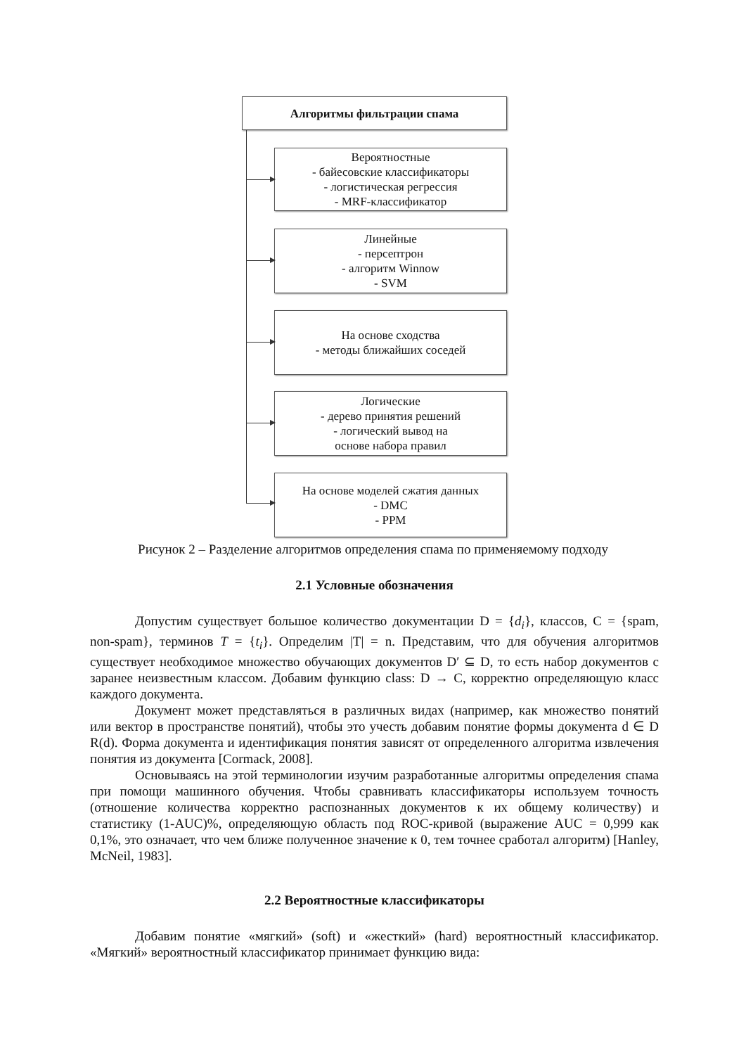Алгоритмы фильтрации спама
Вероятностные
- байесовские классификаторы
- логистическая регрессия
- MRF-классификатор
Линейные
- персептрон
- алгоритм Winnow
- SVM
На основе сходства
- методы ближайших соседей
Логические
- дерево принятия решений
- логический вывод на
основе набора правил
На основе моделей сжатия данных
- DMC
- PPM
Рисунок 2 – Разделение алгоритмов определения спама по применяемому подходу
2.1 Условные обозначения
Допустим существует большое количество документации D = {d<sub>i</sub>}, классов, C = {spam, non-spam}, терминов T = {t<sub>i</sub>}. Определим |T| = n. Представим, что для обучения алгоритмов существует необходимое множество обучающих документов D′ ⊆ D, то есть набор документов с заранее неизвестным классом. Добавим функцию class: D → C, корректно определяющую класс каждого документа.
Документ может представляться в различных видах (например, как множество понятий или вектор в пространстве понятий), чтобы это учесть добавим понятие формы документа d ∈ D R(d). Форма документа и идентификация понятия зависят от определенного алгоритма извлечения понятия из документа [Cormack, 2008].
Основываясь на этой терминологии изучим разработанные алгоритмы определения спама при помощи машинного обучения. Чтобы сравнивать классификаторы используем точность (отношение количества корректно распознанных документов к их общему количеству) и статистику (1-AUC)%, определяющую область под ROC-кривой (выражение AUC = 0,999 как 0,1%, это означает, что чем ближе полученное значение к 0, тем точнее сработал алгоритм) [Hanley, McNeil, 1983].
2.2 Вероятностные классификаторы
Добавим понятие «мягкий» (soft) и «жесткий» (hard) вероятностный классификатор. «Мягкий» вероятностный классификатор принимает функцию вида: